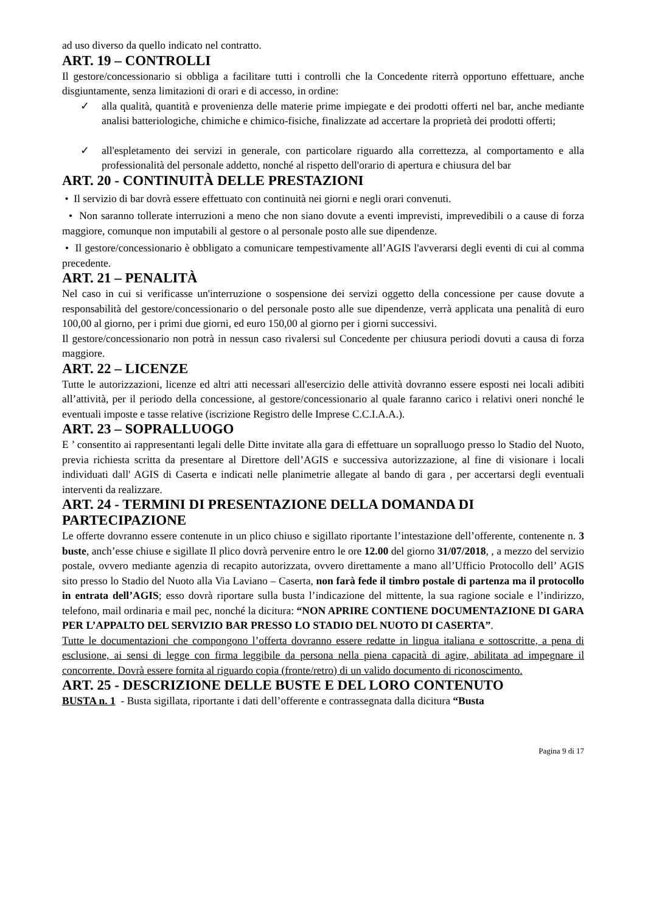ad uso diverso da quello indicato nel contratto.
ART. 19 – CONTROLLI
Il gestore/concessionario si obbliga a facilitare tutti i controlli che la Concedente riterrà opportuno effettuare, anche disgiuntamente, senza limitazioni di orari e di accesso, in ordine:
✓ alla qualità, quantità e provenienza delle materie prime impiegate e dei prodotti offerti nel bar, anche mediante analisi batteriologiche, chimiche e chimico-fisiche, finalizzate ad accertare la proprietà dei prodotti offerti;
✓ all'espletamento dei servizi in generale, con particolare riguardo alla correttezza, al comportamento e alla professionalità del personale addetto, nonché al rispetto dell'orario di apertura e chiusura del bar
ART. 20 - CONTINUITÀ DELLE PRESTAZIONI
• Il servizio di bar dovrà essere effettuato con continuità nei giorni e negli orari convenuti.
• Non saranno tollerate interruzioni a meno che non siano dovute a eventi imprevisti, imprevedibili o a cause di forza maggiore, comunque non imputabili al gestore o al personale posto alle sue dipendenze.
• Il gestore/concessionario è obbligato a comunicare tempestivamente all’AGIS l'avverarsi degli eventi di cui al comma precedente.
ART. 21 – PENALITÀ
Nel caso in cui si verificasse un'interruzione o sospensione dei servizi oggetto della concessione per cause dovute a responsabilità del gestore/concessionario o del personale posto alle sue dipendenze, verrà applicata una penalità di euro 100,00 al giorno, per i primi due giorni, ed euro 150,00 al giorno per i giorni successivi.
Il gestore/concessionario non potrà in nessun caso rivalersi sul Concedente per chiusura periodi dovuti a causa di forza maggiore.
ART. 22 – LICENZE
Tutte le autorizzazioni, licenze ed altri atti necessari all'esercizio delle attività dovranno essere esposti nei locali adibiti all’attività, per il periodo della concessione, al gestore/concessionario al quale faranno carico i relativi oneri nonché le eventuali imposte e tasse relative (iscrizione Registro delle Imprese C.C.I.A.A.).
ART. 23 – SOPRALLUOGO
E ’ consentito ai rappresentanti legali delle Ditte invitate alla gara di effettuare un sopralluogo presso lo Stadio del Nuoto, previa richiesta scritta da presentare al Direttore dell’AGIS e successiva autorizzazione, al fine di visionare i locali individuati dall' AGIS di Caserta e indicati nelle planimetrie allegate al bando di gara , per accertarsi degli eventuali interventi da realizzare.
ART. 24 - TERMINI DI PRESENTAZIONE DELLA DOMANDA DI PARTECIPAZIONE
Le offerte dovranno essere contenute in un plico chiuso e sigillato riportante l’intestazione dell’offerente, contenente n. 3 buste, anch’esse chiuse e sigillate Il plico dovrà pervenire entro le ore 12.00 del giorno 31/07/2018, , a mezzo del servizio postale, ovvero mediante agenzia di recapito autorizzata, ovvero direttamente a mano all’Ufficio Protocollo dell’ AGIS sito presso lo Stadio del Nuoto alla Via Laviano – Caserta, non farà fede il timbro postale di partenza ma il protocollo in entrata dell’AGIS; esso dovrà riportare sulla busta l’indicazione del mittente, la sua ragione sociale e l’indirizzo, telefono, mail ordinaria e mail pec, nonché la dicitura: “NON APRIRE CONTIENE DOCUMENTAZIONE DI GARA PER L’APPALTO DEL SERVIZIO BAR PRESSO LO STADIO DEL NUOTO DI CASERTA”.
Tutte le documentazioni che compongono l’offerta dovranno essere redatte in lingua italiana e sottoscritte, a pena di esclusione, ai sensi di legge con firma leggibile da persona nella piena capacità di agire, abilitata ad impegnare il concorrente. Dovrà essere fornita al riguardo copia (fronte/retro) di un valido documento di riconoscimento.
ART. 25 - DESCRIZIONE DELLE BUSTE E DEL LORO CONTENUTO
BUSTA n. 1 - Busta sigillata, riportante i dati dell’offerente e contrassegnata dalla dicitura “Busta
Pagina 9 di 17